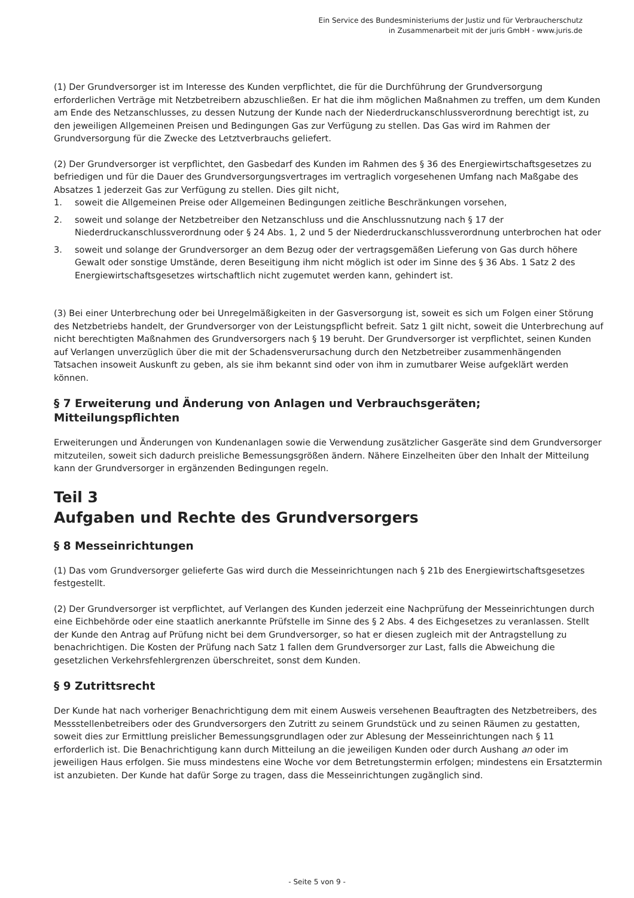Ein Service des Bundesministeriums der Justiz und für Verbraucherschutz
in Zusammenarbeit mit der juris GmbH - www.juris.de
(1) Der Grundversorger ist im Interesse des Kunden verpflichtet, die für die Durchführung der Grundversorgung erforderlichen Verträge mit Netzbetreibern abzuschließen. Er hat die ihm möglichen Maßnahmen zu treffen, um dem Kunden am Ende des Netzanschlusses, zu dessen Nutzung der Kunde nach der Niederdruckanschlussverordnung berechtigt ist, zu den jeweiligen Allgemeinen Preisen und Bedingungen Gas zur Verfügung zu stellen. Das Gas wird im Rahmen der Grundversorgung für die Zwecke des Letztverbrauchs geliefert.
(2) Der Grundversorger ist verpflichtet, den Gasbedarf des Kunden im Rahmen des § 36 des Energiewirtschaftsgesetzes zu befriedigen und für die Dauer des Grundversorgungsvertrages im vertraglich vorgesehenen Umfang nach Maßgabe des Absatzes 1 jederzeit Gas zur Verfügung zu stellen. Dies gilt nicht,
1. soweit die Allgemeinen Preise oder Allgemeinen Bedingungen zeitliche Beschränkungen vorsehen,
2. soweit und solange der Netzbetreiber den Netzanschluss und die Anschlussnutzung nach § 17 der Niederdruckanschlussverordnung oder § 24 Abs. 1, 2 und 5 der Niederdruckanschlussverordnung unterbrochen hat oder
3. soweit und solange der Grundversorger an dem Bezug oder der vertragsgemäßen Lieferung von Gas durch höhere Gewalt oder sonstige Umstände, deren Beseitigung ihm nicht möglich ist oder im Sinne des § 36 Abs. 1 Satz 2 des Energiewirtschaftsgesetzes wirtschaftlich nicht zugemutet werden kann, gehindert ist.
(3) Bei einer Unterbrechung oder bei Unregelmäßigkeiten in der Gasversorgung ist, soweit es sich um Folgen einer Störung des Netzbetriebs handelt, der Grundversorger von der Leistungspflicht befreit. Satz 1 gilt nicht, soweit die Unterbrechung auf nicht berechtigten Maßnahmen des Grundversorgers nach § 19 beruht. Der Grundversorger ist verpflichtet, seinen Kunden auf Verlangen unverzüglich über die mit der Schadensverursachung durch den Netzbetreiber zusammenhängenden Tatsachen insoweit Auskunft zu geben, als sie ihm bekannt sind oder von ihm in zumutbarer Weise aufgeklärt werden können.
§ 7 Erweiterung und Änderung von Anlagen und Verbrauchsgeräten; Mitteilungspflichten
Erweiterungen und Änderungen von Kundenanlagen sowie die Verwendung zusätzlicher Gasgeräte sind dem Grundversorger mitzuteilen, soweit sich dadurch preisliche Bemessungsgrößen ändern. Nähere Einzelheiten über den Inhalt der Mitteilung kann der Grundversorger in ergänzenden Bedingungen regeln.
Teil 3
Aufgaben und Rechte des Grundversorgers
§ 8 Messeinrichtungen
(1) Das vom Grundversorger gelieferte Gas wird durch die Messeinrichtungen nach § 21b des Energiewirtschaftsgesetzes festgestellt.
(2) Der Grundversorger ist verpflichtet, auf Verlangen des Kunden jederzeit eine Nachprüfung der Messeinrichtungen durch eine Eichbehörde oder eine staatlich anerkannte Prüfstelle im Sinne des § 2 Abs. 4 des Eichgesetzes zu veranlassen. Stellt der Kunde den Antrag auf Prüfung nicht bei dem Grundversorger, so hat er diesen zugleich mit der Antragstellung zu benachrichtigen. Die Kosten der Prüfung nach Satz 1 fallen dem Grundversorger zur Last, falls die Abweichung die gesetzlichen Verkehrsfehlergrenzen überschreitet, sonst dem Kunden.
§ 9 Zutrittsrecht
Der Kunde hat nach vorheriger Benachrichtigung dem mit einem Ausweis versehenen Beauftragten des Netzbetreibers, des Messstellenbetreibers oder des Grundversorgers den Zutritt zu seinem Grundstück und zu seinen Räumen zu gestatten, soweit dies zur Ermittlung preislicher Bemessungsgrundlagen oder zur Ablesung der Messeinrichtungen nach § 11 erforderlich ist. Die Benachrichtigung kann durch Mitteilung an die jeweiligen Kunden oder durch Aushang an oder im jeweiligen Haus erfolgen. Sie muss mindestens eine Woche vor dem Betretungstermin erfolgen; mindestens ein Ersatztermin ist anzubieten. Der Kunde hat dafür Sorge zu tragen, dass die Messeinrichtungen zugänglich sind.
- Seite 5 von 9 -